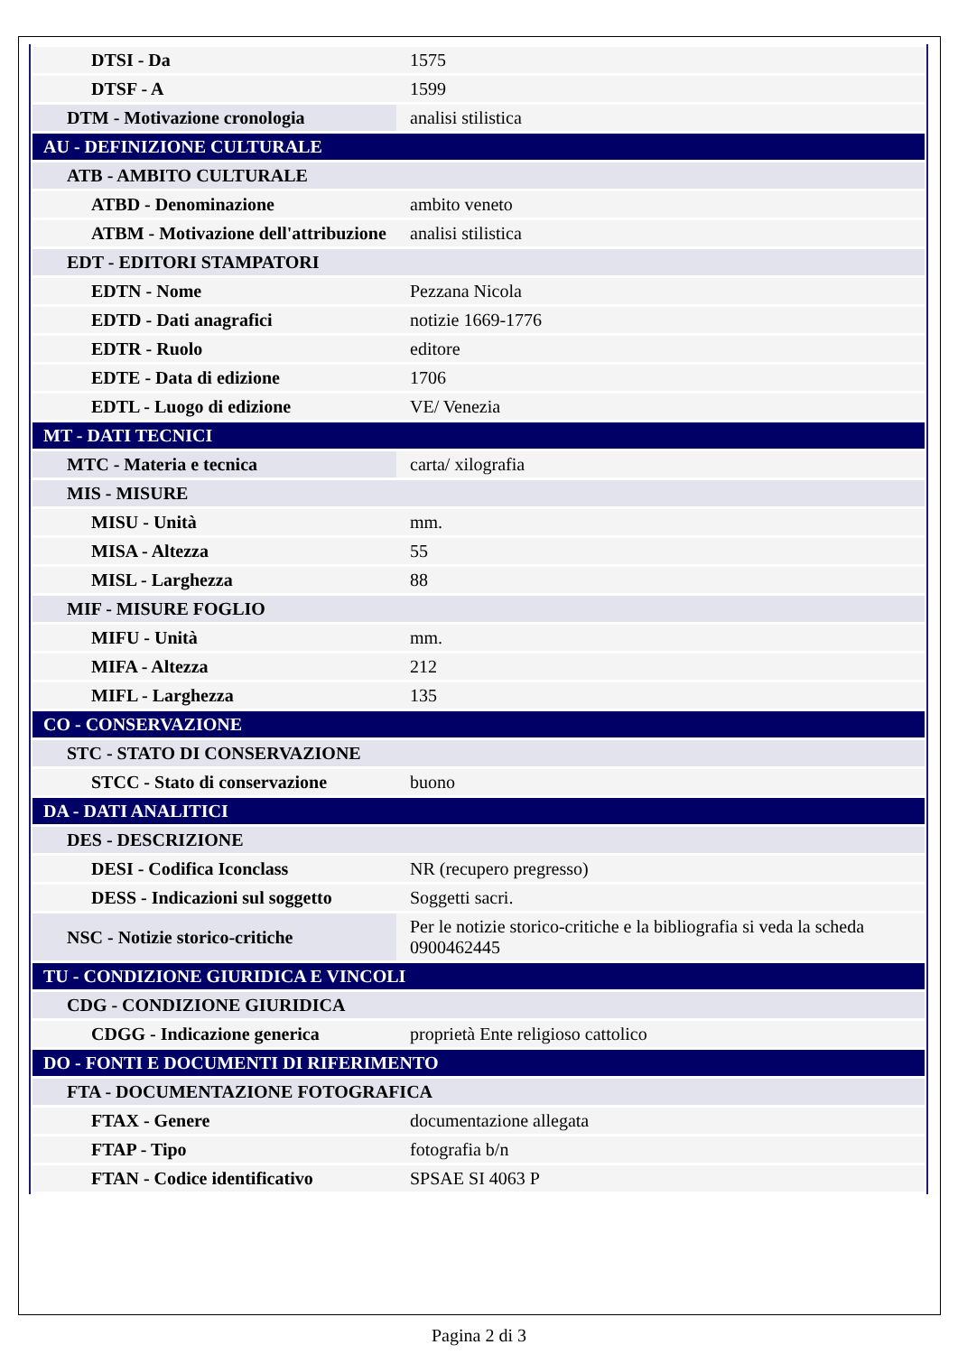| DTSI - Da | 1575 |
| DTSF - A | 1599 |
| DTM - Motivazione cronologia | analisi stilistica |
| AU - DEFINIZIONE CULTURALE | |
| ATB - AMBITO CULTURALE | |
| ATBD - Denominazione | ambito veneto |
| ATBM - Motivazione dell'attribuzione | analisi stilistica |
| EDT - EDITORI STAMPATORI | |
| EDTN - Nome | Pezzana Nicola |
| EDTD - Dati anagrafici | notizie 1669-1776 |
| EDTR - Ruolo | editore |
| EDTE - Data di edizione | 1706 |
| EDTL - Luogo di edizione | VE/ Venezia |
| MT - DATI TECNICI | |
| MTC - Materia e tecnica | carta/ xilografia |
| MIS - MISURE | |
| MISU - Unità | mm. |
| MISA - Altezza | 55 |
| MISL - Larghezza | 88 |
| MIF - MISURE FOGLIO | |
| MIFU - Unità | mm. |
| MIFA - Altezza | 212 |
| MIFL - Larghezza | 135 |
| CO - CONSERVAZIONE | |
| STC - STATO DI CONSERVAZIONE | |
| STCC - Stato di conservazione | buono |
| DA - DATI ANALITICI | |
| DES - DESCRIZIONE | |
| DESI - Codifica Iconclass | NR (recupero pregresso) |
| DESS - Indicazioni sul soggetto | Soggetti sacri. |
| NSC - Notizie storico-critiche | Per le notizie storico-critiche e la bibliografia si veda la scheda 0900462445 |
| TU - CONDIZIONE GIURIDICA E VINCOLI | |
| CDG - CONDIZIONE GIURIDICA | |
| CDGG - Indicazione generica | proprietà Ente religioso cattolico |
| DO - FONTI E DOCUMENTI DI RIFERIMENTO | |
| FTA - DOCUMENTAZIONE FOTOGRAFICA | |
| FTAX - Genere | documentazione allegata |
| FTAP - Tipo | fotografia b/n |
| FTAN - Codice identificativo | SPSAE SI 4063 P |
Pagina 2 di 3